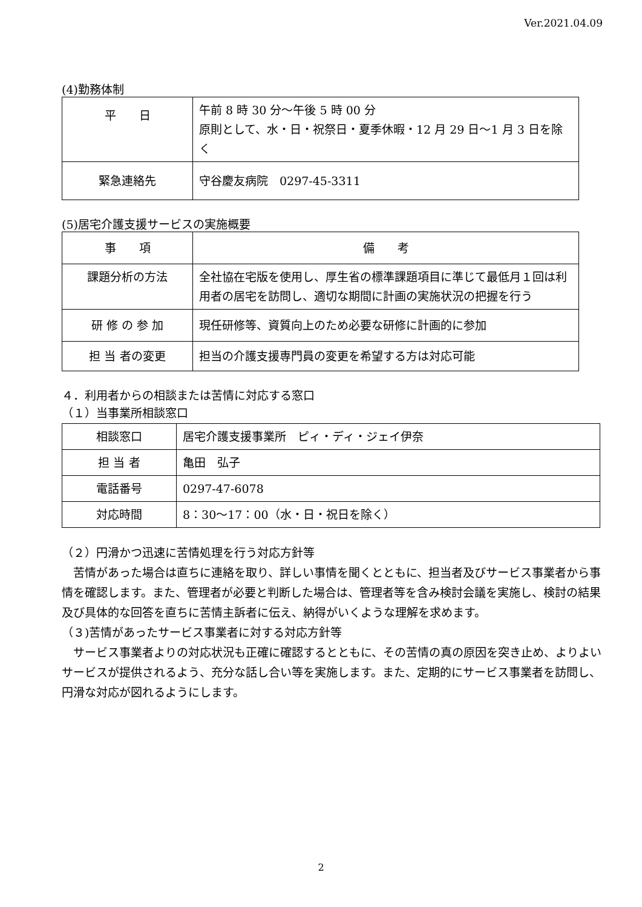Ver.2021.04.09
(4)勤務体制
| 平 日 | 午前 8 時 30 分～午後 5 時 00 分 原則として、水・日・祝祭日・夏季休暇・12 月 29 日～1 月 3 日を除く |
| 緊急連絡先 | 守谷慶友病院 0297-45-3311 |
(5)居宅介護支援サービスの実施概要
| 事 項 | 備 考 |
| --- | --- |
| 課題分析の方法 | 全社協在宅版を使用し、厚生省の標準課題項目に準じて最低月１回は利用者の居宅を訪問し、適切な期間に計画の実施状況の把握を行う |
| 研 修 の 参 加 | 現任研修等、資質向上のため必要な研修に計画的に参加 |
| 担 当 者の変更 | 担当の介護支援専門員の変更を希望する方は対応可能 |
４．利用者からの相談または苦情に対応する窓口
（１）当事業所相談窓口
| 相談窓口 | 居宅介護支援事業所 ピィ・ディ・ジェイ伊奈 |
| 担 当 者 | 亀田 弘子 |
| 電話番号 | 0297-47-6078 |
| 対応時間 | 8：30～17：00（水・日・祝日を除く） |
（２）円滑かつ迅速に苦情処理を行う対応方針等
　苦情があった場合は直ちに連絡を取り、詳しい事情を聞くとともに、担当者及びサービス事業者から事情を確認します。また、管理者が必要と判断した場合は、管理者等を含み検討会議を実施し、検討の結果及び具体的な回答を直ちに苦情主訴者に伝え、納得がいくような理解を求めます。
（３)苦情があったサービス事業者に対する対応方針等
　サービス事業者よりの対応状況も正確に確認するとともに、その苦情の真の原因を突き止め、よりよいサービスが提供されるよう、充分な話し合い等を実施します。また、定期的にサービス事業者を訪問し、円滑な対応が図れるようにします。
2